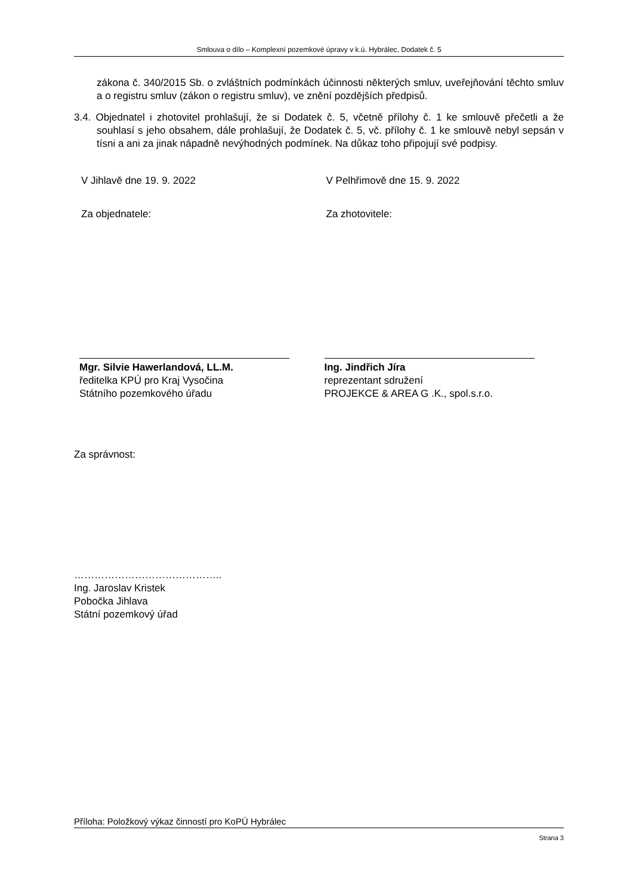Smlouva o dílo – Komplexní pozemkové úpravy v k.ú. Hybrálec, Dodatek č. 5
zákona č. 340/2015 Sb. o zvláštních podmínkách účinnosti některých smluv, uveřejňování těchto smluv a o registru smluv (zákon o registru smluv), ve znění pozdějších předpisů.
3.4. Objednatel i zhotovitel prohlašují, že si Dodatek č. 5, včetně přílohy č. 1 ke smlouvě přečetli a že souhlasí s jeho obsahem, dále prohlašují, že Dodatek č. 5, vč. přílohy č. 1 ke smlouvě nebyl sepsán v tísni a ani za jinak nápadně nevýhodných podmínek. Na důkaz toho připojují své podpisy.
V Jihlavě dne 19. 9. 2022
Za objednatele:
Mgr. Silvie Hawerlandová, LL.M.
ředitelka KPÚ pro Kraj Vysočina
Státního pozemkového úřadu
V Pelhřimově dne 15. 9. 2022
Za zhotovitele:
Ing. Jindřich Jíra
reprezentant sdružení
PROJEKCE & AREA G .K., spol.s.r.o.
Za správnost:
……………………………………..
Ing. Jaroslav Kristek
Pobočka Jihlava
Státní pozemkový úřad
Příloha: Položkový výkaz činností pro KoPÚ Hybrálec
Strana 3